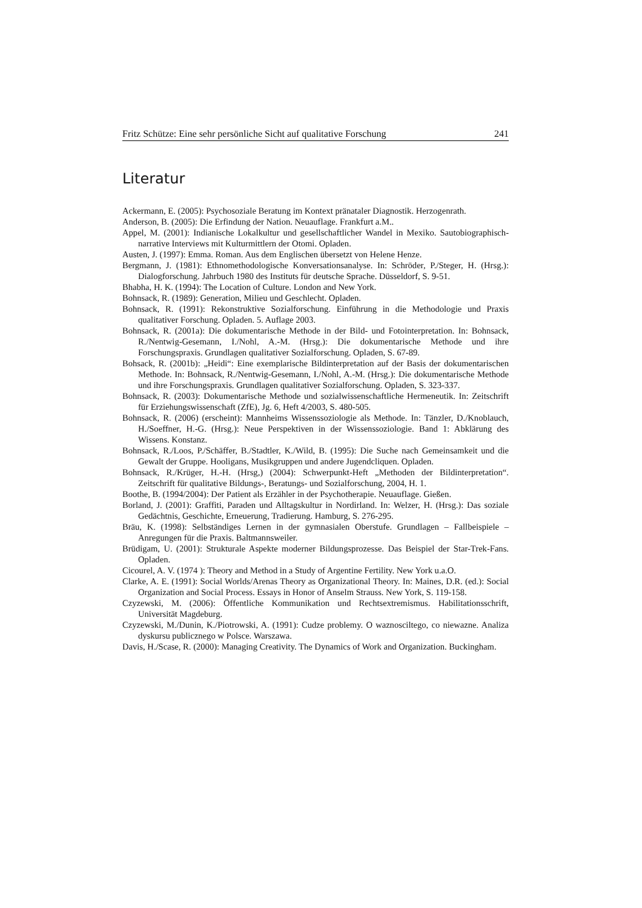Fritz Schütze: Eine sehr persönliche Sicht auf qualitative Forschung 241
Literatur
Ackermann, E. (2005): Psychosoziale Beratung im Kontext pränataler Diagnostik. Herzogenrath.
Anderson, B. (2005): Die Erfindung der Nation. Neuauflage. Frankfurt a.M..
Appel, M. (2001): Indianische Lokalkultur und gesellschaftlicher Wandel in Mexiko. Sautobiographisch-narrative Interviews mit Kulturmittlern der Otomi. Opladen.
Austen, J. (1997): Emma. Roman. Aus dem Englischen übersetzt von Helene Henze.
Bergmann, J. (1981): Ethnomethodologische Konversationsanalyse. In: Schröder, P./Steger, H. (Hrsg.): Dialogforschung. Jahrbuch 1980 des Instituts für deutsche Sprache. Düsseldorf, S. 9-51.
Bhabha, H. K. (1994): The Location of Culture. London and New York.
Bohnsack, R. (1989): Generation, Milieu und Geschlecht. Opladen.
Bohnsack, R. (1991): Rekonstruktive Sozialforschung. Einführung in die Methodologie und Praxis qualitativer Forschung. Opladen. 5. Auflage 2003.
Bohnsack, R. (2001a): Die dokumentarische Methode in der Bild- und Fotointerpretation. In: Bohnsack, R./Nentwig-Gesemann, I./Nohl, A.-M. (Hrsg.): Die dokumentarische Methode und ihre Forschungspraxis. Grundlagen qualitativer Sozialforschung. Opladen, S. 67-89.
Bohsack, R. (2001b): „Heidi“: Eine exemplarische Bildinterpretation auf der Basis der dokumentarischen Methode. In: Bohnsack, R./Nentwig-Gesemann, I./Nohl, A.-M. (Hrsg.): Die dokumentarische Methode und ihre Forschungspraxis. Grundlagen qualitativer Sozialforschung. Opladen, S. 323-337.
Bohnsack, R. (2003): Dokumentarische Methode und sozialwissenschaftliche Hermeneutik. In: Zeitschrift für Erziehungswissenschaft (ZfE), Jg. 6, Heft 4/2003, S. 480-505.
Bohnsack, R. (2006) (erscheint): Mannheims Wissenssoziologie als Methode. In: Tänzler, D./Knoblauch, H./Soeffner, H.-G. (Hrsg.): Neue Perspektiven in der Wissenssoziologie. Band 1: Abklärung des Wissens. Konstanz.
Bohnsack, R./Loos, P./Schäffer, B./Stadtler, K./Wild, B. (1995): Die Suche nach Gemeinsamkeit und die Gewalt der Gruppe. Hooligans, Musikgruppen und andere Jugendcliquen. Opladen.
Bohnsack, R./Krüger, H.-H. (Hrsg,) (2004): Schwerpunkt-Heft „Methoden der Bildinterpretation“. Zeitschrift für qualitative Bildungs-, Beratungs- und Sozialforschung, 2004, H. 1.
Boothe, B. (1994/2004): Der Patient als Erzähler in der Psychotherapie. Neuauflage. Gießen.
Borland, J. (2001): Graffiti, Paraden und Alltagskultur in Nordirland. In: Welzer, H. (Hrsg.): Das soziale Gedächtnis, Geschichte, Erneuerung, Tradierung. Hamburg, S. 276-295.
Bräu, K. (1998): Selbständiges Lernen in der gymnasialen Oberstufe. Grundlagen – Fallbeispiele – Anregungen für die Praxis. Baltmannsweiler.
Brüdigam, U. (2001): Strukturale Aspekte moderner Bildungsprozesse. Das Beispiel der Star-Trek-Fans. Opladen.
Cicourel, A. V. (1974 ): Theory and Method in a Study of Argentine Fertility. New York u.a.O.
Clarke, A. E. (1991): Social Worlds/Arenas Theory as Organizational Theory. In: Maines, D.R. (ed.): Social Organization and Social Process. Essays in Honor of Anselm Strauss. New York, S. 119-158.
Czyzewski, M. (2006): Öffentliche Kommunikation und Rechtsextremismus. Habilitationsschrift, Universität Magdeburg.
Czyzewski, M./Dunin, K./Piotrowski, A. (1991): Cudze problemy. O waznosciltego, co niewazne. Analiza dyskursu publicznego w Polsce. Warszawa.
Davis, H./Scase, R. (2000): Managing Creativity. The Dynamics of Work and Organization. Buckingham.